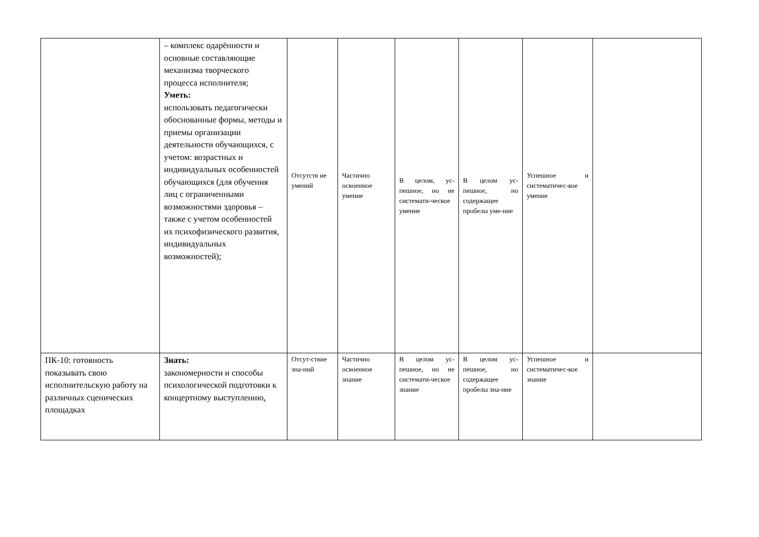| | – комплекс одарённости и основные составляющие механизма творческого процесса исполнителя; Уметь: использовать педагогически обоснованные формы, методы и приемы организации деятельности обучающихся, с учетом: возрастных и индивидуальных особенностей обучающихся (для обучения лиц с ограниченными возможностями здоровья – также с учетом особенностей их психофизического развития, индивидуальных возможностей); | Отсутств ие умений | Частично освоенное умение | В целом, ус-пешное, но не системати-ческое умение | В целом ус-пешное, но содержащее пробелы уме-ние | Успешное и систематичес-кое умение | |
| ПК-10: готовность показывать свою исполнительскую работу на различных сценических площадках | Знать: закономерности и способы психологической подготовки к концертному выступлению . | Отсут-ствие зна-ний | Частично освоенное знание | В целом ус-пешное, но не системати-ческое знание | В целом ус-пешное, но содержащее пробелы зна-ние | Успешное и систематичес-кое знание | |